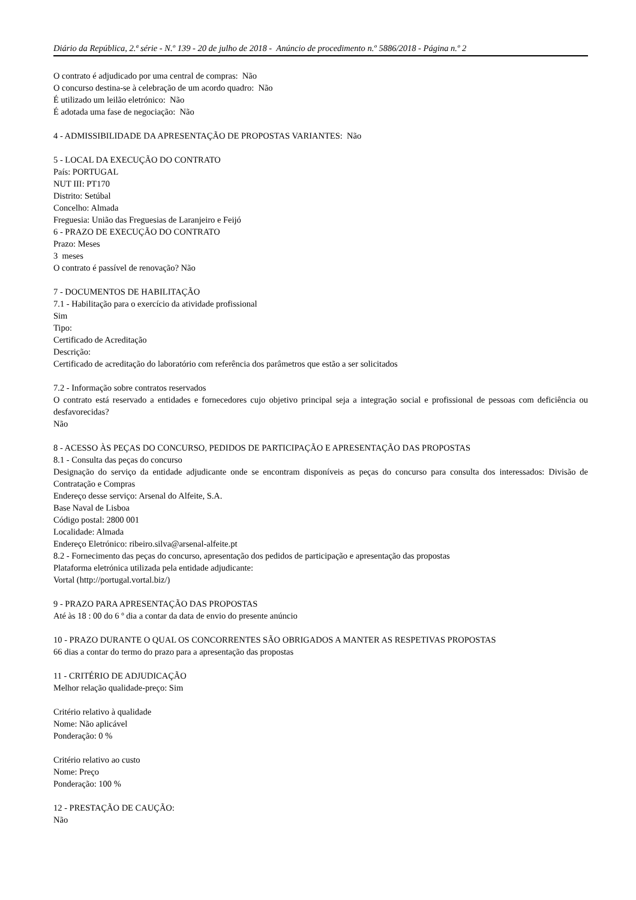Diário da República, 2.ª série - N.º 139 - 20 de julho de 2018 - Anúncio de procedimento n.º 5886/2018 - Página n.º 2
O contrato é adjudicado por uma central de compras: Não
O concurso destina-se à celebração de um acordo quadro: Não
É utilizado um leilão eletrónico: Não
É adotada uma fase de negociação: Não
4 - ADMISSIBILIDADE DA APRESENTAÇÃO DE PROPOSTAS VARIANTES: Não
5 - LOCAL DA EXECUÇÃO DO CONTRATO
País: PORTUGAL
NUT III: PT170
Distrito: Setúbal
Concelho: Almada
Freguesia: União das Freguesias de Laranjeiro e Feijó
6 - PRAZO DE EXECUÇÃO DO CONTRATO
Prazo: Meses
3 meses
O contrato é passível de renovação? Não
7 - DOCUMENTOS DE HABILITAÇÃO
7.1 - Habilitação para o exercício da atividade profissional
Sim
Tipo:
Certificado de Acreditação
Descrição:
Certificado de acreditação do laboratório com referência dos parâmetros que estão a ser solicitados
7.2 - Informação sobre contratos reservados
O contrato está reservado a entidades e fornecedores cujo objetivo principal seja a integração social e profissional de pessoas com deficiência ou desfavorecidas?
Não
8 - ACESSO ÀS PEÇAS DO CONCURSO, PEDIDOS DE PARTICIPAÇÃO E APRESENTAÇÃO DAS PROPOSTAS
8.1 - Consulta das peças do concurso
Designação do serviço da entidade adjudicante onde se encontram disponíveis as peças do concurso para consulta dos interessados: Divisão de Contratação e Compras
Endereço desse serviço: Arsenal do Alfeite, S.A.
Base Naval de Lisboa
Código postal: 2800 001
Localidade: Almada
Endereço Eletrónico: ribeiro.silva@arsenal-alfeite.pt
8.2 - Fornecimento das peças do concurso, apresentação dos pedidos de participação e apresentação das propostas
Plataforma eletrónica utilizada pela entidade adjudicante:
Vortal (http://portugal.vortal.biz/)
9 - PRAZO PARA APRESENTAÇÃO DAS PROPOSTAS
Até às 18 : 00 do 6 º dia a contar da data de envio do presente anúncio
10 - PRAZO DURANTE O QUAL OS CONCORRENTES SÃO OBRIGADOS A MANTER AS RESPETIVAS PROPOSTAS
66 dias a contar do termo do prazo para a apresentação das propostas
11 - CRITÉRIO DE ADJUDICAÇÃO
Melhor relação qualidade-preço: Sim
Critério relativo à qualidade
Nome: Não aplicável
Ponderação: 0 %
Critério relativo ao custo
Nome: Preço
Ponderação: 100 %
12 - PRESTAÇÃO DE CAUÇÃO:
Não